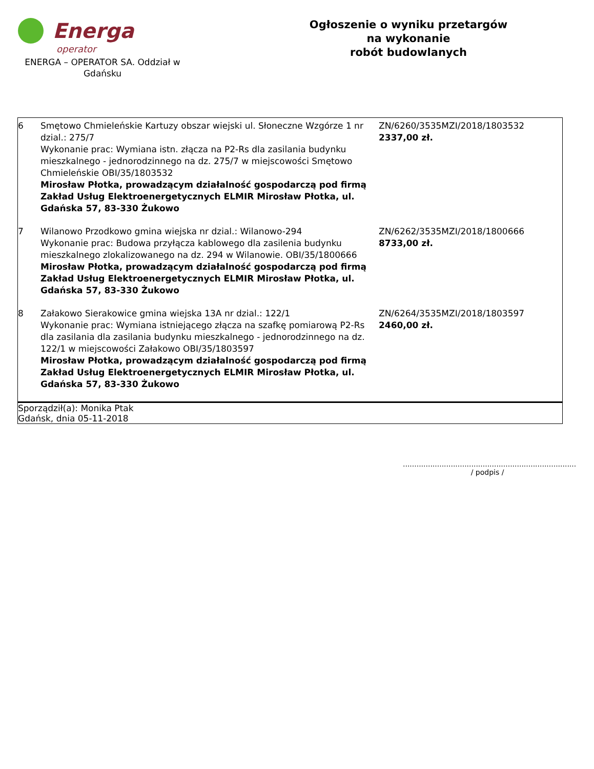Energa
operator
ENERGA – OPERATOR SA. Oddział w Gdańsku
Ogłoszenie o wyniku przetargów
na wykonanie
robót budowlanych
| 6 | Smętowo Chmieleńskie Kartuzy obszar wiejski ul. Słoneczne Wzgórze 1 nr dzial.: 275/7 Wykonanie prac: Wymiana istn. złącza na P2-Rs dla zasilania budynku mieszkalnego - jednorodzinnego na dz. 275/7 w miejscowości Smętowo Chmieleńskie OBI/35/1803532 Mirosław Płotka, prowadzącym działalność gospodarczą pod firmą Zakład Usług Elektroenergetycznych ELMIR Mirosław Płotka, ul. Gdańska 57, 83-330 Żukowo | ZN/6260/3535MZI/2018/1803532 2337,00 zł. |
| 7 | Wilanowo Przodkowo gmina wiejska nr dzial.: Wilanowo-294 Wykonanie prac: Budowa przyłącza kablowego dla zasilenia budynku mieszkalnego zlokalizowanego na dz. 294 w Wilanowie. OBI/35/1800666 Mirosław Płotka, prowadzącym działalność gospodarczą pod firmą Zakład Usług Elektroenergetycznych ELMIR Mirosław Płotka, ul. Gdańska 57, 83-330 Żukowo | ZN/6262/3535MZI/2018/1800666 8733,00 zł. |
| 8 | Załakowo Sierakowice gmina wiejska 13A nr dzial.: 122/1 Wykonanie prac: Wymiana istniejącego złącza na szafkę pomiarową P2-Rs dla zasilania dla zasilania budynku mieszkalnego - jednorodzinnego na dz. 122/1 w miejscowości Załakowo OBI/35/1803597 Mirosław Płotka, prowadzącym działalność gospodarczą pod firmą Zakład Usług Elektroenergetycznych ELMIR Mirosław Płotka, ul. Gdańska 57, 83-330 Żukowo | ZN/6264/3535MZI/2018/1803597 2460,00 zł. |
Sporządził(a): Monika Ptak
Gdańsk, dnia 05-11-2018
............................................................................
/ podpis /